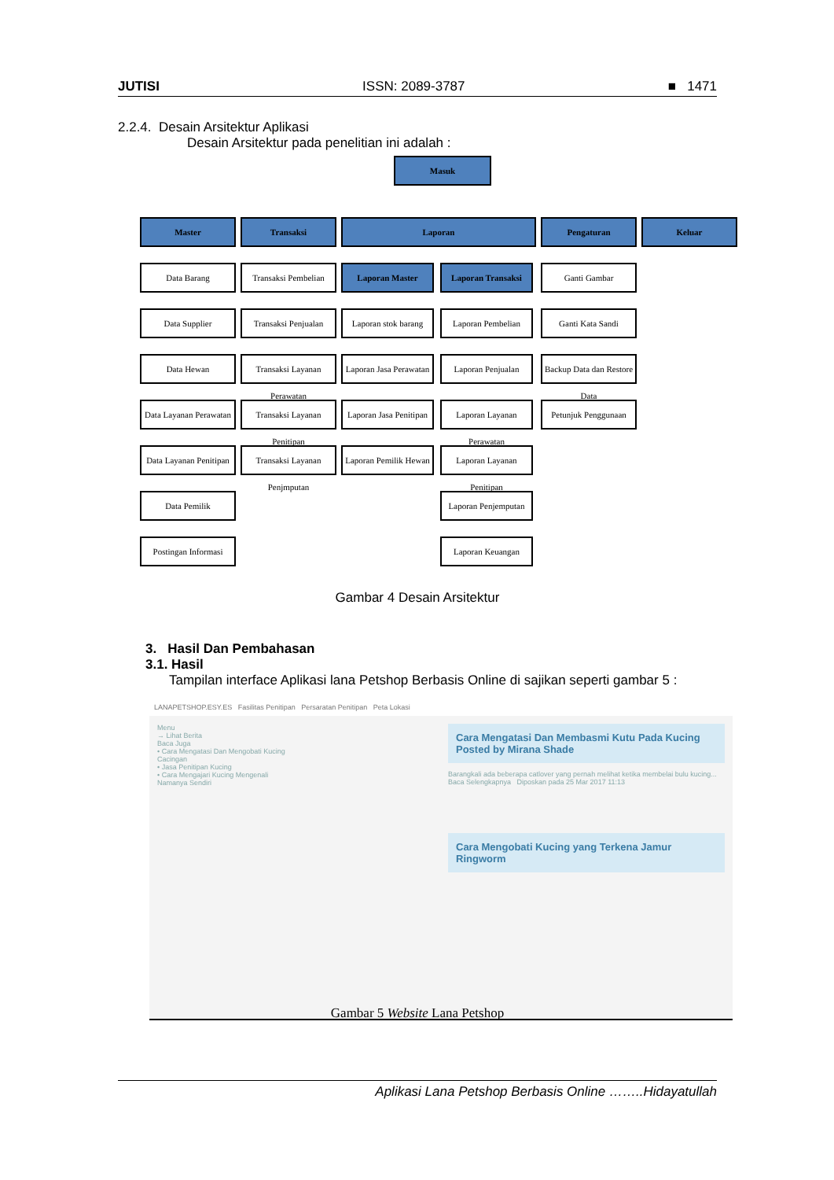JUTISI ISSN: 2089-3787 ■ 1471
2.2.4. Desain Arsitektur Aplikasi
Desain Arsitektur pada penelitian ini adalah :
Masuk
Master
Data Barang
Data Supplier
Data Hewan
Data Layanan Perawatan
Data Layanan Penitipan
Data Pemilik
Postingan Informasi
Transaksi
Transaksi Pembelian
Transaksi Penjualan
Transaksi Layanan Perawatan
Transaksi Layanan Penitipan
Transaksi Layanan Penjmputan
Laporan
Laporan Master
Laporan stok barang
Laporan Jasa Perawatan
Laporan Jasa Penitipan
Laporan Pemilik Hewan
Laporan Transaksi
Laporan Pembelian
Laporan Penjualan
Laporan Layanan Perawatan
Laporan Layanan Penitipan
Laporan Penjemputan
Laporan Keuangan
Pengaturan
Ganti Gambar
Ganti Kata Sandi
Backup Data dan Restore Data
Petunjuk Penggunaan
Keluar
Gambar 4 Desain Arsitektur
3. Hasil Dan Pembahasan
3.1. Hasil
Tampilan interface Aplikasi lana Petshop Berbasis Online di sajikan seperti gambar 5 :
LANAPETSHOP.ESY.ES Fasilitas Penitipan Persaratan Penitipan Peta Lokasi
Menu
→ Lihat Berita
Baca Juga
• Cara Mengatasi Dan Mengobati Kucing Cacingan
• Jasa Penitipan Kucing
• Cara Mengajari Kucing Mengenali Namanya Sendiri
Cara Mengatasi Dan Membasmi Kutu Pada Kucing
Posted by Mirana Shade
Barangkali ada beberapa catlover yang pernah melihat ketika membelai bulu kucing...
Baca Selengkapnya Diposkan pada 25 Mar 2017 11:13
Cara Mengobati Kucing yang Terkena Jamur Ringworm
Gambar 5 Website Lana Petshop
Aplikasi Lana Petshop Berbasis Online ……..Hidayatullah